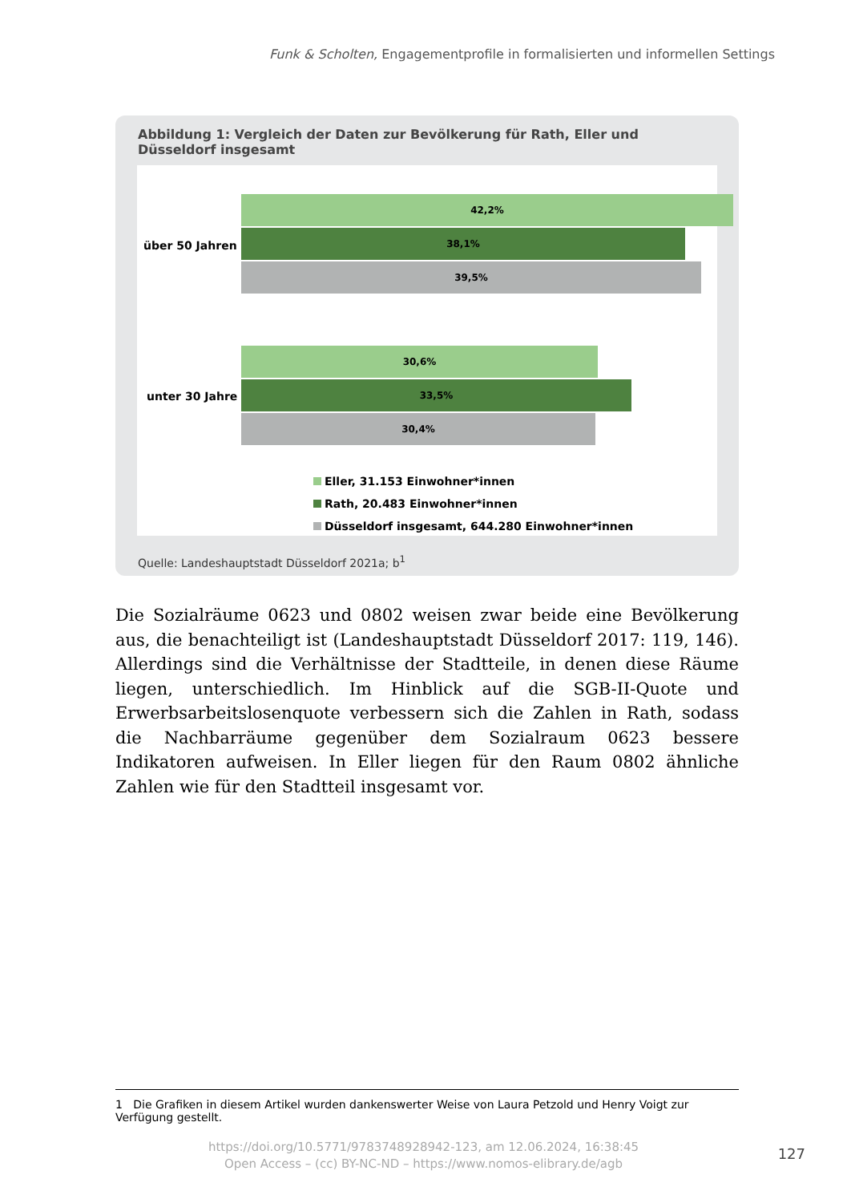Funk & Scholten, Engagementprofile in formalisierten und informellen Settings
Abbildung 1: Vergleich der Daten zur Bevölkerung für Rath, Eller und Düsseldorf insgesamt
über 50 Jahren
42,2%
38,1%
39,5%
unter 30 Jahre
30,6%
33,5%
30,4%
Eller, 31.153 Einwohner*innen
Rath, 20.483 Einwohner*innen
Düsseldorf insgesamt, 644.280 Einwohner*innen
Quelle: Landeshauptstadt Düsseldorf 2021a; b<sup>1</sup>
Die Sozialräume 0623 und 0802 weisen zwar beide eine Bevölkerung aus, die benachteiligt ist (Landeshauptstadt Düsseldorf 2017: 119, 146). Allerdings sind die Verhältnisse der Stadtteile, in denen diese Räume liegen, unterschiedlich. Im Hinblick auf die SGB-II-Quote und Erwerbsarbeitslosenquote verbessern sich die Zahlen in Rath, sodass die Nachbarräume gegenüber dem Sozialraum 0623 bessere Indikatoren aufweisen. In Eller liegen für den Raum 0802 ähnliche Zahlen wie für den Stadtteil insgesamt vor.
1 Die Grafiken in diesem Artikel wurden dankenswerter Weise von Laura Petzold und Henry Voigt zur Verfügung gestellt.
https://doi.org/10.5771/9783748928942-123, am 12.06.2024, 16:38:45
Open Access – (cc) BY-NC-ND – https://www.nomos-elibrary.de/agb
127